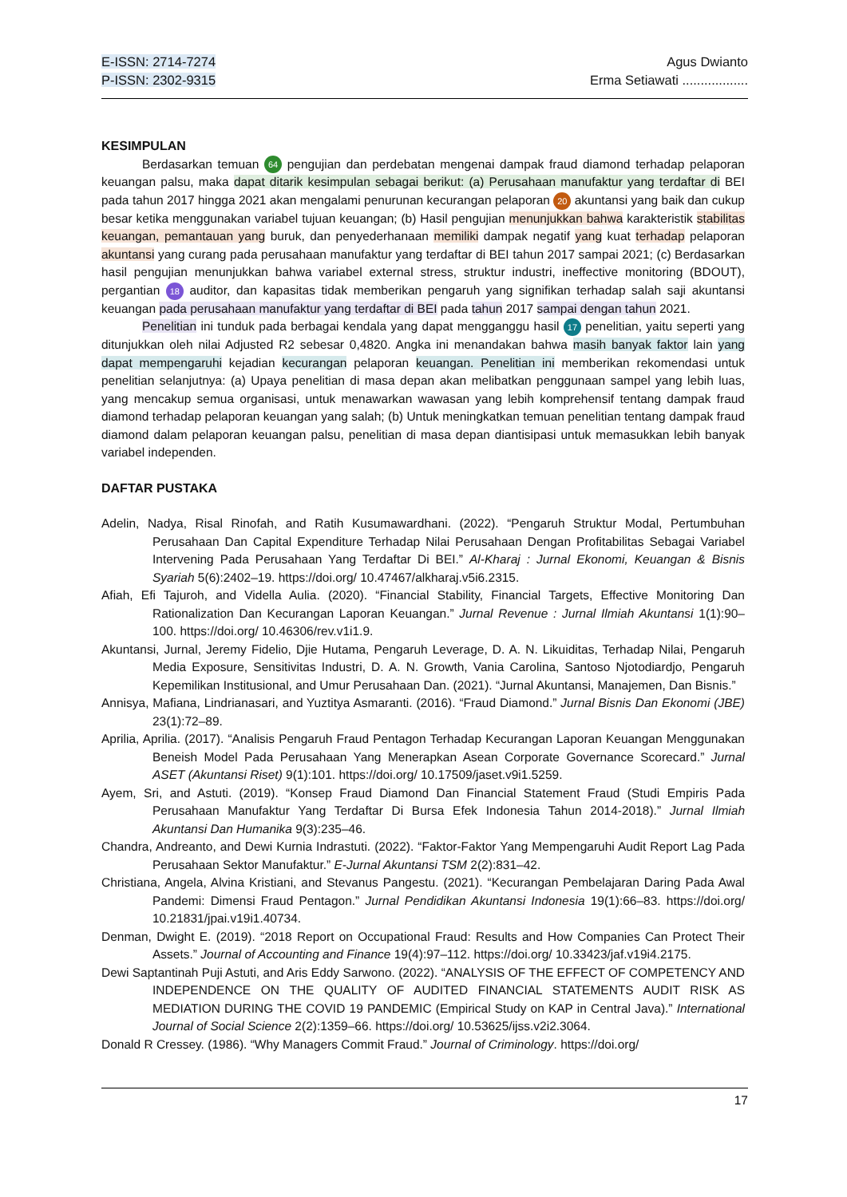E-ISSN: 2714-7274
P-ISSN: 2302-9315
Agus Dwianto
Erma Setiawati ..................
KESIMPULAN
Berdasarkan temuan 64 pengujian dan perdebatan mengenai dampak fraud diamond terhadap pelaporan keuangan palsu, maka dapat ditarik kesimpulan sebagai berikut: (a) Perusahaan manufaktur yang terdaftar di BEI pada tahun 2017 hingga 2021 akan mengalami penurunan kecurangan pelaporan 20 akuntansi yang baik dan cukup besar ketika menggunakan variabel tujuan keuangan; (b) Hasil pengujian menunjukkan bahwa karakteristik stabilitas keuangan, pemantauan yang buruk, dan penyederhanaan memiliki dampak negatif yang kuat terhadap pelaporan akuntansi yang curang pada perusahaan manufaktur yang terdaftar di BEI tahun 2017 sampai 2021; (c) Berdasarkan hasil pengujian menunjukkan bahwa variabel external stress, struktur industri, ineffective monitoring (BDOUT), pergantian 18 auditor, dan kapasitas tidak memberikan pengaruh yang signifikan terhadap salah saji akuntansi keuangan pada perusahaan manufaktur yang terdaftar di BEI pada tahun 2017 sampai dengan tahun 2021.
Penelitian ini tunduk pada berbagai kendala yang dapat mengganggu hasil 17 penelitian, yaitu seperti yang ditunjukkan oleh nilai Adjusted R2 sebesar 0,4820. Angka ini menandakan bahwa masih banyak faktor lain yang dapat mempengaruhi kejadian kecurangan pelaporan keuangan. Penelitian ini memberikan rekomendasi untuk penelitian selanjutnya: (a) Upaya penelitian di masa depan akan melibatkan penggunaan sampel yang lebih luas, yang mencakup semua organisasi, untuk menawarkan wawasan yang lebih komprehensif tentang dampak fraud diamond terhadap pelaporan keuangan yang salah; (b) Untuk meningkatkan temuan penelitian tentang dampak fraud diamond dalam pelaporan keuangan palsu, penelitian di masa depan diantisipasi untuk memasukkan lebih banyak variabel independen.
DAFTAR PUSTAKA
Adelin, Nadya, Risal Rinofah, and Ratih Kusumawardhani. (2022). “Pengaruh Struktur Modal, Pertumbuhan Perusahaan Dan Capital Expenditure Terhadap Nilai Perusahaan Dengan Profitabilitas Sebagai Variabel Intervening Pada Perusahaan Yang Terdaftar Di BEI.” Al-Kharaj : Jurnal Ekonomi, Keuangan & Bisnis Syariah 5(6):2402–19. https://doi.org/ 10.47467/alkharaj.v5i6.2315.
Afiah, Efi Tajuroh, and Vidella Aulia. (2020). “Financial Stability, Financial Targets, Effective Monitoring Dan Rationalization Dan Kecurangan Laporan Keuangan.” Jurnal Revenue : Jurnal Ilmiah Akuntansi 1(1):90–100. https://doi.org/ 10.46306/rev.v1i1.9.
Akuntansi, Jurnal, Jeremy Fidelio, Djie Hutama, Pengaruh Leverage, D. A. N. Likuiditas, Terhadap Nilai, Pengaruh Media Exposure, Sensitivitas Industri, D. A. N. Growth, Vania Carolina, Santoso Njotodiardjo, Pengaruh Kepemilikan Institusional, and Umur Perusahaan Dan. (2021). “Jurnal Akuntansi, Manajemen, Dan Bisnis.”
Annisya, Mafiana, Lindrianasari, and Yuztitya Asmaranti. (2016). “Fraud Diamond.” Jurnal Bisnis Dan Ekonomi (JBE) 23(1):72–89.
Aprilia, Aprilia. (2017). “Analisis Pengaruh Fraud Pentagon Terhadap Kecurangan Laporan Keuangan Menggunakan Beneish Model Pada Perusahaan Yang Menerapkan Asean Corporate Governance Scorecard.” Jurnal ASET (Akuntansi Riset) 9(1):101. https://doi.org/ 10.17509/jaset.v9i1.5259.
Ayem, Sri, and Astuti. (2019). “Konsep Fraud Diamond Dan Financial Statement Fraud (Studi Empiris Pada Perusahaan Manufaktur Yang Terdaftar Di Bursa Efek Indonesia Tahun 2014-2018).” Jurnal Ilmiah Akuntansi Dan Humanika 9(3):235–46.
Chandra, Andreanto, and Dewi Kurnia Indrastuti. (2022). “Faktor-Faktor Yang Mempengaruhi Audit Report Lag Pada Perusahaan Sektor Manufaktur.” E-Jurnal Akuntansi TSM 2(2):831–42.
Christiana, Angela, Alvina Kristiani, and Stevanus Pangestu. (2021). “Kecurangan Pembelajaran Daring Pada Awal Pandemi: Dimensi Fraud Pentagon.” Jurnal Pendidikan Akuntansi Indonesia 19(1):66–83. https://doi.org/ 10.21831/jpai.v19i1.40734.
Denman, Dwight E. (2019). “2018 Report on Occupational Fraud: Results and How Companies Can Protect Their Assets.” Journal of Accounting and Finance 19(4):97–112. https://doi.org/ 10.33423/jaf.v19i4.2175.
Dewi Saptantinah Puji Astuti, and Aris Eddy Sarwono. (2022). “ANALYSIS OF THE EFFECT OF COMPETENCY AND INDEPENDENCE ON THE QUALITY OF AUDITED FINANCIAL STATEMENTS AUDIT RISK AS MEDIATION DURING THE COVID 19 PANDEMIC (Empirical Study on KAP in Central Java).” International Journal of Social Science 2(2):1359–66. https://doi.org/ 10.53625/ijss.v2i2.3064.
Donald R Cressey. (1986). “Why Managers Commit Fraud.” Journal of Criminology. https://doi.org/
17